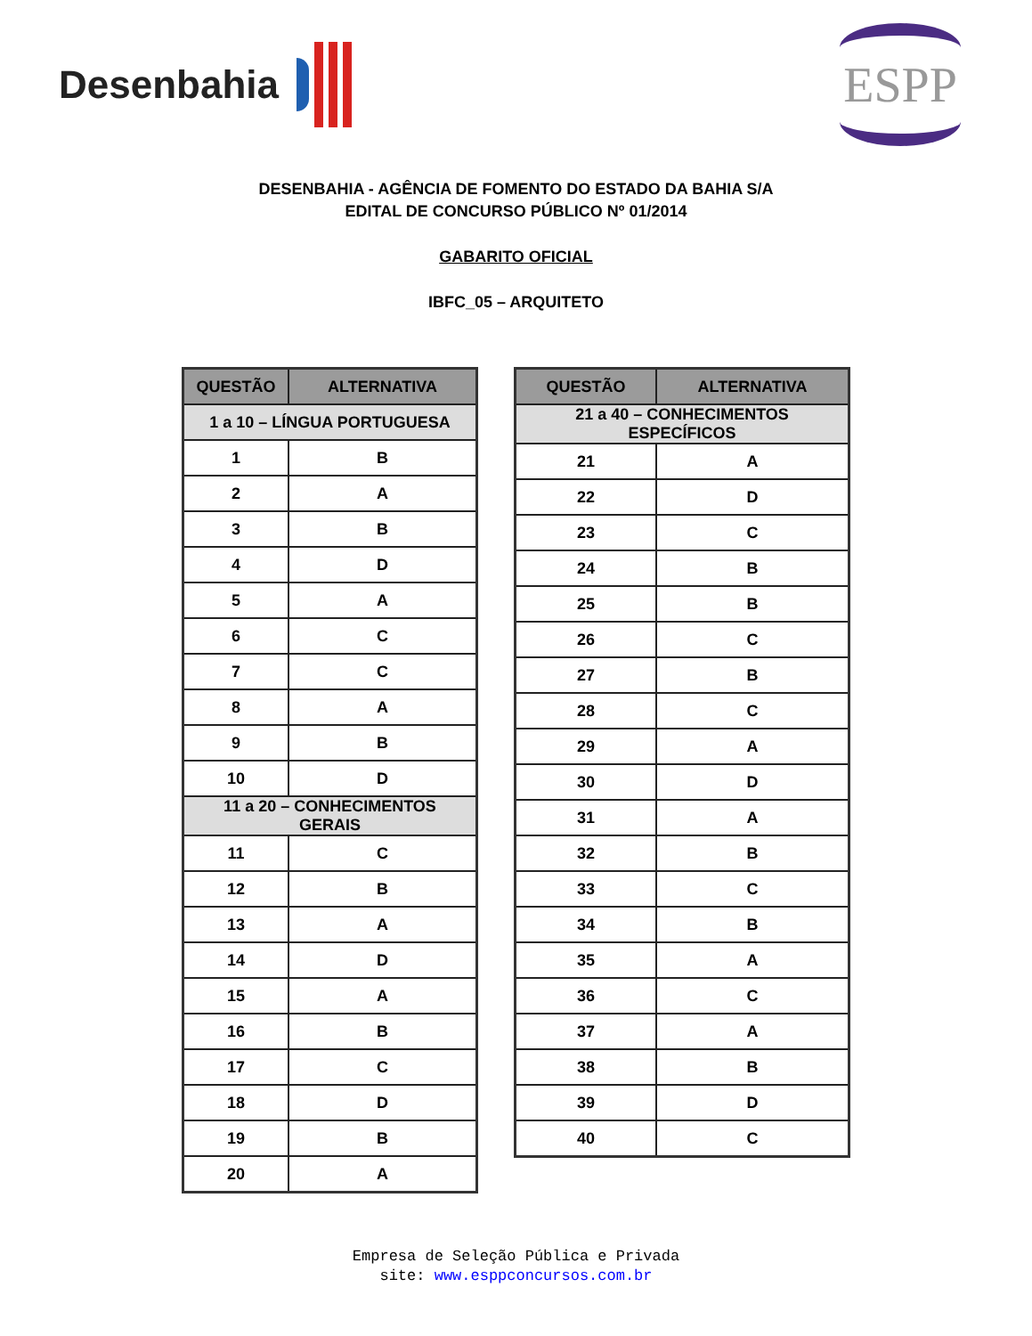Desenbahia
ESPP
DESENBAHIA - AGÊNCIA DE FOMENTO DO ESTADO DA BAHIA S/A
EDITAL DE CONCURSO PÚBLICO Nº 01/2014
GABARITO OFICIAL
IBFC_05 – ARQUITETO
| QUESTÃO | ALTERNATIVA |
| --- | --- |
| 1 a 10 – LÍNGUA PORTUGUESA | |
| 1 | B |
| 2 | A |
| 3 | B |
| 4 | D |
| 5 | A |
| 6 | C |
| 7 | C |
| 8 | A |
| 9 | B |
| 10 | D |
| 11 a 20 – CONHECIMENTOS GERAIS | |
| 11 | C |
| 12 | B |
| 13 | A |
| 14 | D |
| 15 | A |
| 16 | B |
| 17 | C |
| 18 | D |
| 19 | B |
| 20 | A |
| QUESTÃO | ALTERNATIVA |
| --- | --- |
| 21 a 40 – CONHECIMENTOS ESPECÍFICOS | |
| 21 | A |
| 22 | D |
| 23 | C |
| 24 | B |
| 25 | B |
| 26 | C |
| 27 | B |
| 28 | C |
| 29 | A |
| 30 | D |
| 31 | A |
| 32 | B |
| 33 | C |
| 34 | B |
| 35 | A |
| 36 | C |
| 37 | A |
| 38 | B |
| 39 | D |
| 40 | C |
Empresa de Seleção Pública e Privada
site: www.esppconcursos.com.br